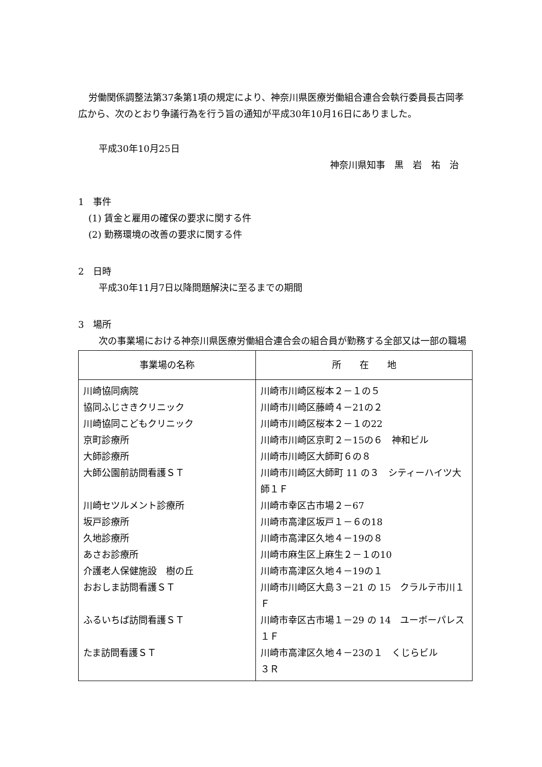労働関係調整法第37条第1項の規定により、神奈川県医療労働組合連合会執行委員長古岡孝広から、次のとおり争議行為を行う旨の通知が平成30年10月16日にありました。
平成30年10月25日
神奈川県知事　黒　岩　祐　治
1　事件
(1) 賃金と雇用の確保の要求に関する件
(2) 勤務環境の改善の要求に関する件
2　日時
平成30年11月7日以降問題解決に至るまでの期間
3　場所
次の事業場における神奈川県医療労働組合連合会の組合員が勤務する全部又は一部の職場
| 事業場の名称 | 所 在 地 |
| --- | --- |
| 川崎協同病院 協同ふじさきクリニック 川崎協同こどもクリニック 京町診療所 大師診療所 大師公園前訪問看護ＳＴ 川崎セツルメント診療所 坂戸診療所 久地診療所 あさお診療所 介護老人保健施設 樹の丘 おおしま訪問看護ＳＴ ふるいちば訪問看護ＳＴ たま訪問看護ＳＴ | 川崎市川崎区桜本２－１の５ 川崎市川崎区藤崎４－21の２ 川崎市川崎区桜本２－１の22 川崎市川崎区京町２－15の６ 神和ビル 川崎市川崎区大師町６の８ 川崎市川崎区大師町 11 の３ シティーハイツ大師１Ｆ 川崎市幸区古市場２－67 川崎市高津区坂戸１－６の18 川崎市高津区久地４－19の８ 川崎市麻生区上麻生２－１の10 川崎市高津区久地４－19の１ 川崎市川崎区大島３－21 の 15 クラルテ市川１Ｆ 川崎市幸区古市場１－29 の 14 ユーボーパレス１Ｆ 川崎市高津区久地４－23の１ くじらビル ３Ｒ |